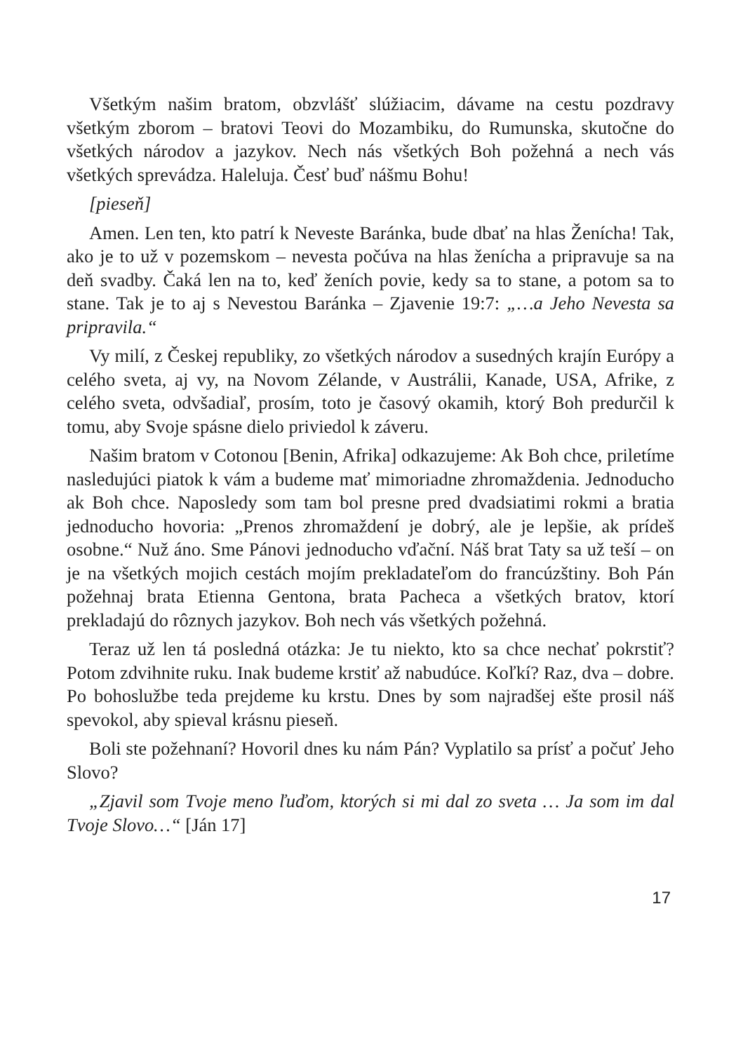Všetkým našim bratom, obzvlášť slúžiacim, dávame na cestu pozdravy všetkým zborom – bratovi Teovi do Mozambiku, do Rumunska, skutočne do všetkých národov a jazykov. Nech nás všetkých Boh požehná a nech vás všetkých sprevádza. Haleluja. Česť buď nášmu Bohu!
[pieseň]
Amen. Len ten, kto patrí k Neveste Baránka, bude dbať na hlas Ženícha! Tak, ako je to už v pozemskom – nevesta počúva na hlas ženícha a pripravuje sa na deň svadby. Čaká len na to, keď ženích povie, kedy sa to stane, a potom sa to stane. Tak je to aj s Nevestou Baránka – Zjavenie 19:7: „…a Jeho Nevesta sa pripravila.“
Vy milí, z Českej republiky, zo všetkých národov a susedných krajín Európy a celého sveta, aj vy, na Novom Zélande, v Austrálii, Kanade, USA, Afrike, z celého sveta, odvšadiaľ, prosím, toto je časový okamih, ktorý Boh predurčil k tomu, aby Svoje spásne dielo priviedol k záveru.
Našim bratom v Cotonou [Benin, Afrika] odkazujeme: Ak Boh chce, priletíme nasledujúci piatok k vám a budeme mať mimoriadne zhromaždenia. Jednoducho ak Boh chce. Naposledy som tam bol presne pred dvadsiatimi rokmi a bratia jednoducho hovoria: „Prenos zhromaždení je dobrý, ale je lepšie, ak prídeš osobne.“ Nuž áno. Sme Pánovi jednoducho vďační. Náš brat Taty sa už teší – on je na všetkých mojich cestách mojím prekladateľom do francúzštiny. Boh Pán požehnaj brata Etienna Gentona, brata Pacheca a všetkých bratov, ktorí prekladajú do rôznych jazykov. Boh nech vás všetkých požehná.
Teraz už len tá posledná otázka: Je tu niekto, kto sa chce nechať pokrstiť? Potom zdvihnite ruku. Inak budeme krstiť až nabudúce. Koľkí? Raz, dva – dobre. Po bohoslužbe teda prejdeme ku krstu. Dnes by som najradšej ešte prosil náš spevokol, aby spieval krásnu pieseň.
Boli ste požehnaní? Hovoril dnes ku nám Pán? Vyplatilo sa prísť a počuť Jeho Slovo?
„Zjavil som Tvoje meno ľuďom, ktorých si mi dal zo sveta … Ja som im dal Tvoje Slovo…“ [Ján 17]
17